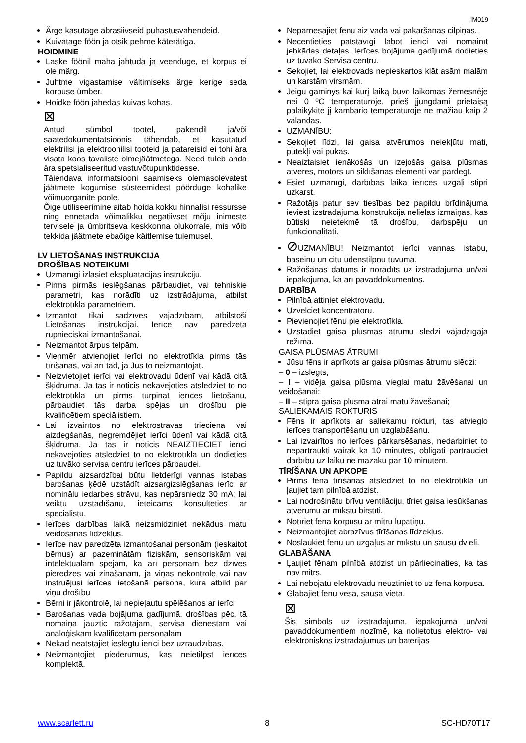IM019
Ärge kasutage abrasiivseid puhastusvahendeid.
Kuivatage föön ja otsik pehme käterätiga.
HOIDMINE
Laske föönil maha jahtuda ja veenduge, et korpus ei ole märg.
Juhtme vigastamise vältimiseks ärge kerige seda korpuse ümber.
Hoidke föön jahedas kuivas kohas.
⊠
Antud sümbol tootel, pakendil ja/või saatedokumentatsioonis tähendab, et kasutatud elektrilisi ja elektroonilisi tooteid ja patareisid ei tohi ära visata koos tavaliste olmejäätmetega. Need tuleb anda ära spetsialiseeritud vastuvõtupunktidesse.
Täiendava informatsiooni saamiseks olemasolevatest jäätmete kogumise süsteemidest pöörduge kohalike võimuorganite poole.
Õige utiliseerimine aitab hoida kokku hinnalisi ressursse ning ennetada võimalikku negatiivset mõju inimeste tervisele ja ümbritseva keskkonna olukorrale, mis võib tekkida jäätmete ebaõige käitlemise tulemusel.
LV LIETOŠANAS INSTRUKCIJA
DROŠĪBAS NOTEIKUMI
Uzmanīgi izlasiet ekspluatācijas instrukciju.
Pirms pirmās ieslēgšanas pārbaudiet, vai tehniskie parametri, kas norādīti uz izstrādājuma, atbilst elektrotīkla parametriem.
Izmantot tikai sadzīves vajadzībām, atbilstoši Lietošanas instrukcijai. Ierīce nav paredzēta rūpnieciskai izmantošanai.
Neizmantot ārpus telpām.
Vienmēr atvienojiet ierīci no elektrotīkla pirms tās tīrīšanas, vai arī tad, ja Jūs to neizmantojat.
Neizvietojiet ierīci vai elektrovadu ūdenī vai kādā citā šķidrumā. Ja tas ir noticis nekavējoties atslēdziet to no elektrotīkla un pirms turpināt ierīces lietošanu, pārbaudiet tās darba spējas un drošību pie kvalificētiem speciālistiem.
Lai izvairītos no elektrostrāvas trieciena vai aizdegšanās, negremdējiet ierīci ūdenī vai kādā citā šķidrumā. Ja tas ir noticis NEAIZTIECIET ierīci nekavējoties atslēdziet to no elektrotīkla un dodieties uz tuvāko servisa centru ierīces pārbaudei.
Papildu aizsardzībai būtu lietderīgi vannas istabas barošanas ķēdē uzstādīt aizsargizslēgšanas ierīci ar nominālu iedarbes strāvu, kas nepārsniedz 30 mA; lai veiktu uzstādīšanu, ieteicams konsultēties ar speciālistu.
Ierīces darbības laikā neizsmidziniet nekādus matu veidošanas līdzekļus.
Ierīce nav paredzēta izmantošanai personām (ieskaitot bērnus) ar pazeminātām fiziskām, sensoriskām vai intelektuālām spējām, kā arī personām bez dzīves pieredzes vai zināšanām, ja viņas nekontrolē vai nav instruējusi ierīces lietošanā persona, kura atbild par viņu drošību
Bērni ir jākontrolē, lai nepieļautu spēlēšanos ar ierīci
Barošanas vada bojājuma gadījumā, drošības pēc, tā nomaiņa jāuztic ražotājam, servisa dienestam vai analoģiskam kvalificētam personālam
Nekad neatstājiet ieslēgtu ierīci bez uzraudzības.
Neizmantojiet piederumus, kas neietilpst ierīces komplektā.
Nepārnēsājiet fēnu aiz vada vai pakāršanas cilpiņas.
Necentieties patstāvīgi labot ierīci vai nomainīt jebkādas detaļas. Ierīces bojājuma gadījumā dodieties uz tuvāko Servisa centru.
Sekojiet, lai elektrovads nepieskartos klāt asām malām un karstām virsmām.
Jeigu gaminys kai kurį laiką buvo laikomas žemesnėje nei 0 ºC temperatūroje, prieš įjungdami prietaisą palaikykite jį kambario temperatūroje ne mažiau kaip 2 valandas.
UZMANĪBU:
Sekojiet līdzi, lai gaisa atvērumos neiekļūtu mati, putekļi vai pūkas.
Neaiztaisiet ienākošās un izejošās gaisa plūsmas atveres, motors un sildīšanas elementi var pārdegt.
Esiet uzmanīgi, darbības laikā ierīces uzgaļi stipri uzkarst.
Ražotājs patur sev tiesības bez papildu brīdinājuma ieviest izstrādājuma konstrukcijā nelielas izmaiņas, kas būtiski neietekmē tā drošību, darbspēju un funkcionalitāti.
⊘UZMANĪBU! Neizmantot ierīci vannas istabu, baseinu un citu ūdenstilpņu tuvumā.
Ražošanas datums ir norādīts uz izstrādājuma un/vai iepakojuma, kā arī pavaddokumentos.
DARBĪBA
Pilnībā attiniet elektrovadu.
Uzvelciet koncentratoru.
Pievienojiet fēnu pie elektrotīkla.
Uzstādiet gaisa plūsmas ātrumu slēdzi vajadzīgajā režīmā.
GAISA PLŪSMAS ĀTRUMI
Jūsu fēns ir aprīkots ar gaisa plūsmas ātrumu slēdzi:
– 0 – izslēgts;
– I – vidēja gaisa plūsma vieglai matu žāvēšanai un veidošanai;
– II – stipra gaisa plūsma ātrai matu žāvēšanai;
SALIEKAMAIS ROKTURIS
Fēns ir aprīkots ar saliekamu rokturi, tas atvieglo ierīces transportēšanu un uzglabāšanu.
Lai izvairītos no ierīces pārkarsēšanas, nedarbiniet to nepārtraukti vairāk kā 10 minūtes, obligāti pārtrauciet darbību uz laiku ne mazāku par 10 minūtēm.
TĪRĪŠANA UN APKOPE
Pirms fēna tīrīšanas atslēdziet to no elektrotīkla un ļaujiet tam pilnībā atdzist.
Lai nodrošinātu brīvu ventilāciju, tīriet gaisa iesūkšanas atvērumu ar mīkstu birstīti.
Notīriet fēna korpusu ar mitru lupatiņu.
Neizmantojiet abrazīvus tīrīšanas līdzekļus.
Noslaukiet fēnu un uzgaļus ar mīkstu un sausu dvieli.
GLABĀŠANA
Ļaujiet fēnam pilnībā atdzist un pārliecinaties, ka tas nav mitrs.
Lai nebojātu elektrovadu neuztiniet to uz fēna korpusa.
Glabājiet fēnu vēsa, sausā vietā.
⊠
Šis simbols uz izstrādājuma, iepakojuma un/vai pavaddokumentiem nozīmē, ka nolietotus elektro- vai elektroniskos izstrādājumus un baterijas
www.scarlett.ru 8 SC-HD70T17